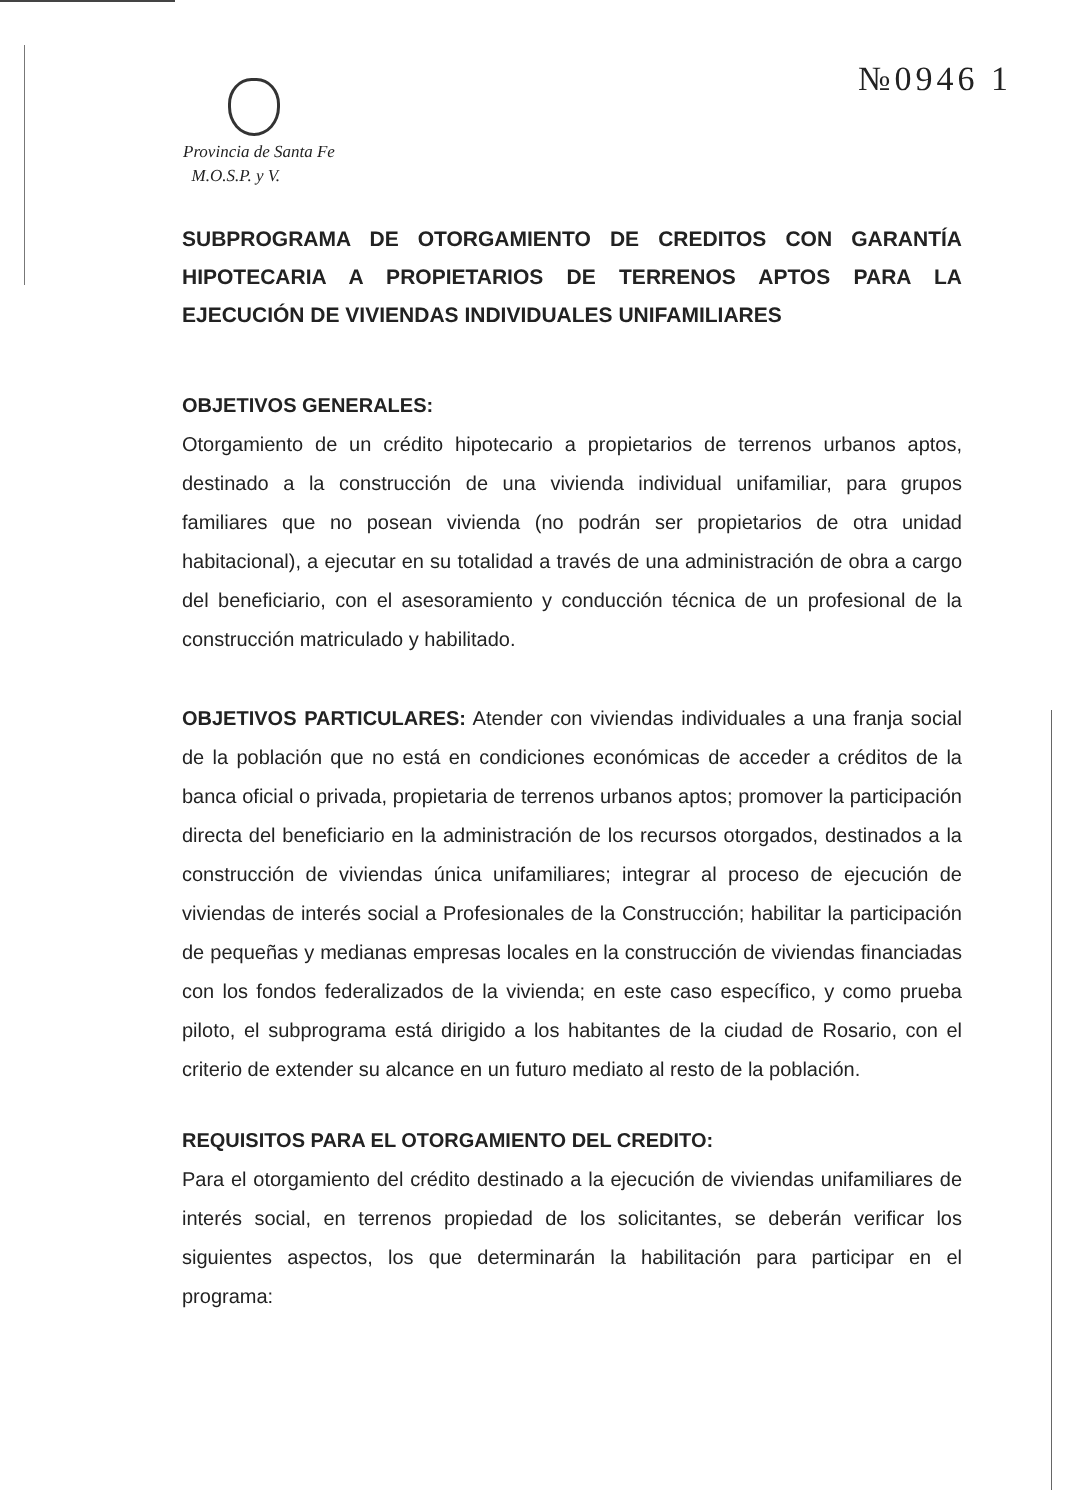№0946 1
Provincia de Santa Fe
M.O.S.P. y V.
SUBPROGRAMA DE OTORGAMIENTO DE CREDITOS CON GARANTÍA HIPOTECARIA A PROPIETARIOS DE TERRENOS APTOS PARA LA EJECUCIÓN DE VIVIENDAS INDIVIDUALES UNIFAMILIARES
OBJETIVOS GENERALES:
Otorgamiento de un crédito hipotecario a propietarios de terrenos urbanos aptos, destinado a la construcción de una vivienda individual unifamiliar, para grupos familiares que no posean vivienda (no podrán ser propietarios de otra unidad habitacional), a ejecutar en su totalidad a través de una administración de obra a cargo del beneficiario, con el asesoramiento y conducción técnica de un profesional de la construcción matriculado y habilitado.
OBJETIVOS PARTICULARES: Atender con viviendas individuales a una franja social de la población que no está en condiciones económicas de acceder a créditos de la banca oficial o privada, propietaria de terrenos urbanos aptos; promover la participación directa del beneficiario en la administración de los recursos otorgados, destinados a la construcción de viviendas única unifamiliares; integrar al proceso de ejecución de viviendas de interés social a Profesionales de la Construcción; habilitar la participación de pequeñas y medianas empresas locales en la construcción de viviendas financiadas con los fondos federalizados de la vivienda; en este caso específico, y como prueba piloto, el subprograma está dirigido a los habitantes de la ciudad de Rosario, con el criterio de extender su alcance en un futuro mediato al resto de la población.
REQUISITOS PARA EL OTORGAMIENTO DEL CREDITO:
Para el otorgamiento del crédito destinado a la ejecución de viviendas unifamiliares de interés social, en terrenos propiedad de los solicitantes, se deberán verificar los siguientes aspectos, los que determinarán la habilitación para participar en el programa: